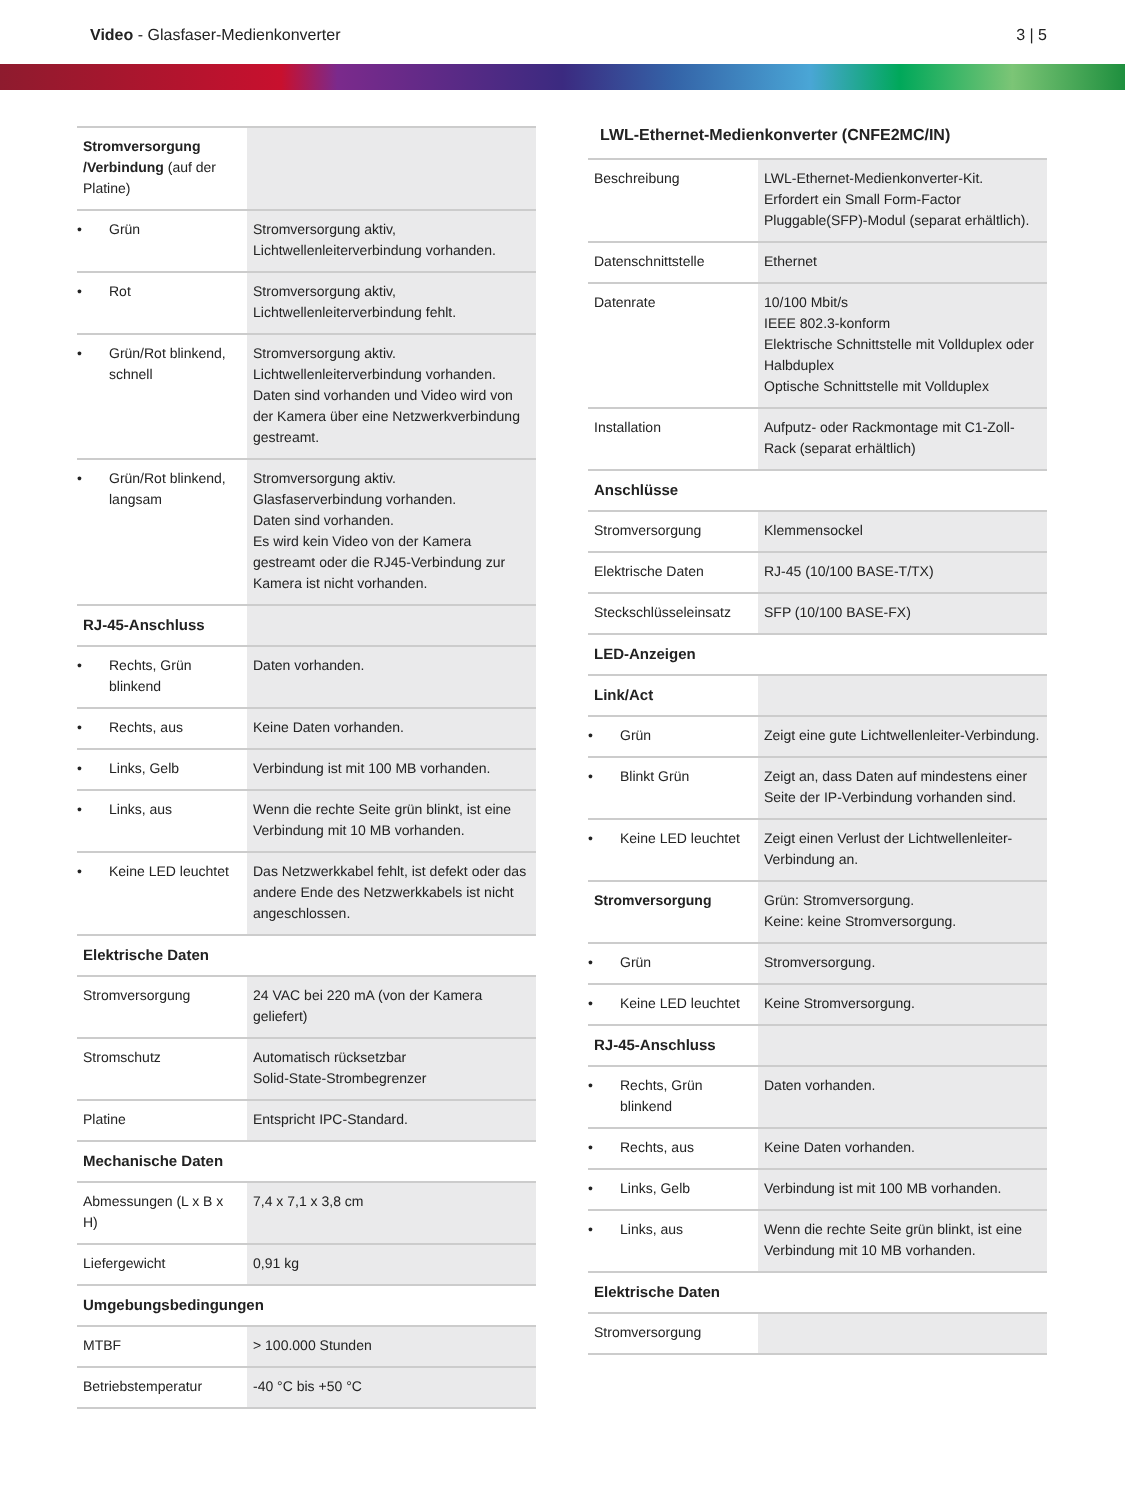Video - Glasfaser-Medienkonverter
3 | 5
| Stromversorgung /Verbindung (auf der Platine) | |
| Grün | Stromversorgung aktiv, Lichtwellenleiterverbindung vorhanden. |
| Rot | Stromversorgung aktiv, Lichtwellenleiterverbindung fehlt. |
| Grün/Rot blinkend, schnell | Stromversorgung aktiv. Lichtwellenleiterverbindung vorhanden. Daten sind vorhanden und Video wird von der Kamera über eine Netzwerkverbindung gestreamt. |
| Grün/Rot blinkend, langsam | Stromversorgung aktiv. Glasfaserverbindung vorhanden. Daten sind vorhanden. Es wird kein Video von der Kamera gestreamt oder die RJ45-Verbindung zur Kamera ist nicht vorhanden. |
| RJ-45-Anschluss | |
| Rechts, Grün blinkend | Daten vorhanden. |
| Rechts, aus | Keine Daten vorhanden. |
| Links, Gelb | Verbindung ist mit 100 MB vorhanden. |
| Links, aus | Wenn die rechte Seite grün blinkt, ist eine Verbindung mit 10 MB vorhanden. |
| Keine LED leuchtet | Das Netzwerkkabel fehlt, ist defekt oder das andere Ende des Netzwerkkabels ist nicht angeschlossen. |
| Elektrische Daten | |
| Stromversorgung | 24 VAC bei 220 mA (von der Kamera geliefert) |
| Stromschutz | Automatisch rücksetzbar Solid-State-Strombegrenzer |
| Platine | Entspricht IPC-Standard. |
| Mechanische Daten | |
| Abmessungen (L x B x H) | 7,4 x 7,1 x 3,8 cm |
| Liefergewicht | 0,91 kg |
| Umgebungsbedingungen | |
| MTBF | > 100.000 Stunden |
| Betriebstemperatur | -40 °C bis +50 °C |
LWL-Ethernet-Medienkonverter (CNFE2MC/IN)
| Beschreibung | LWL-Ethernet-Medienkonverter-Kit. Erfordert ein Small Form-Factor Pluggable(SFP)-Modul (separat erhältlich). |
| Datenschnittstelle | Ethernet |
| Datenrate | 10/100 Mbit/s IEEE 802.3-konform Elektrische Schnittstelle mit Vollduplex oder Halbduplex Optische Schnittstelle mit Vollduplex |
| Installation | Aufputz- oder Rackmontage mit C1-Zoll-Rack (separat erhältlich) |
| Anschlüsse | |
| Stromversorgung | Klemmensockel |
| Elektrische Daten | RJ-45 (10/100 BASE-T/TX) |
| Steckschlüsseleinsatz | SFP (10/100 BASE-FX) |
| LED-Anzeigen | |
| Link/Act | |
| Grün | Zeigt eine gute Lichtwellenleiter-Verbindung. |
| Blinkt Grün | Zeigt an, dass Daten auf mindestens einer Seite der IP-Verbindung vorhanden sind. |
| Keine LED leuchtet | Zeigt einen Verlust der Lichtwellenleiter-Verbindung an. |
| Stromversorgung | Grün: Stromversorgung. Keine: keine Stromversorgung. |
| Grün | Stromversorgung. |
| Keine LED leuchtet | Keine Stromversorgung. |
| RJ-45-Anschluss | |
| Rechts, Grün blinkend | Daten vorhanden. |
| Rechts, aus | Keine Daten vorhanden. |
| Links, Gelb | Verbindung ist mit 100 MB vorhanden. |
| Links, aus | Wenn die rechte Seite grün blinkt, ist eine Verbindung mit 10 MB vorhanden. |
| Elektrische Daten | |
| Stromversorgung | |